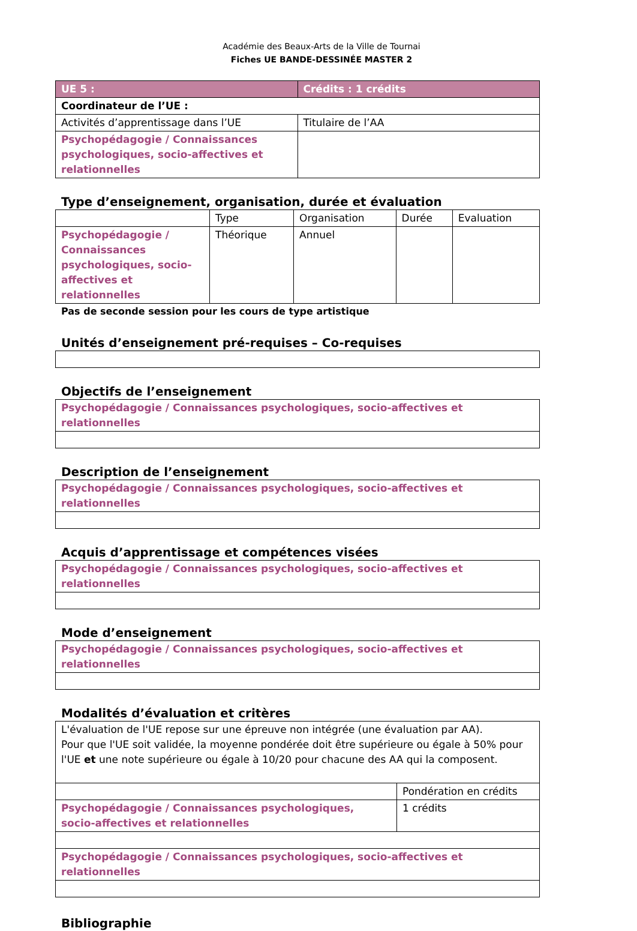Académie des Beaux-Arts de la Ville de Tournai
Fiches UE BANDE-DESSINÉE MASTER 2
| UE 5 : | Crédits : 1 crédits |
| Coordinateur de l’UE : | |
| Activités d’apprentissage dans l’UE | Titulaire de l’AA |
| Psychopédagogie / Connaissances psychologiques, socio-affectives et relationnelles | |
Type d’enseignement, organisation, durée et évaluation
| | Type | Organisation | Durée | Evaluation |
| Psychopédagogie / Connaissances psychologiques, socio-affectives et relationnelles | Théorique | Annuel | | |
Pas de seconde session pour les cours de type artistique
Unités d’enseignement pré-requises – Co-requises
Objectifs de l’enseignement
| Psychopédagogie / Connaissances psychologiques, socio-affectives et relationnelles |
Description de l’enseignement
| Psychopédagogie / Connaissances psychologiques, socio-affectives et relationnelles |
Acquis d’apprentissage et compétences visées
| Psychopédagogie / Connaissances psychologiques, socio-affectives et relationnelles |
Mode d’enseignement
| Psychopédagogie / Connaissances psychologiques, socio-affectives et relationnelles |
Modalités d’évaluation et critères
| L'évaluation de l'UE repose sur une épreuve non intégrée (une évaluation par AA). Pour que l'UE soit validée, la moyenne pondérée doit être supérieure ou égale à 50% pour l'UE et une note supérieure ou égale à 10/20 pour chacune des AA qui la composent. | |
| | Pondération en crédits |
| Psychopédagogie / Connaissances psychologiques, socio-affectives et relationnelles | 1 crédits |
| Psychopédagogie / Connaissances psychologiques, socio-affectives et relationnelles | |
Bibliographie